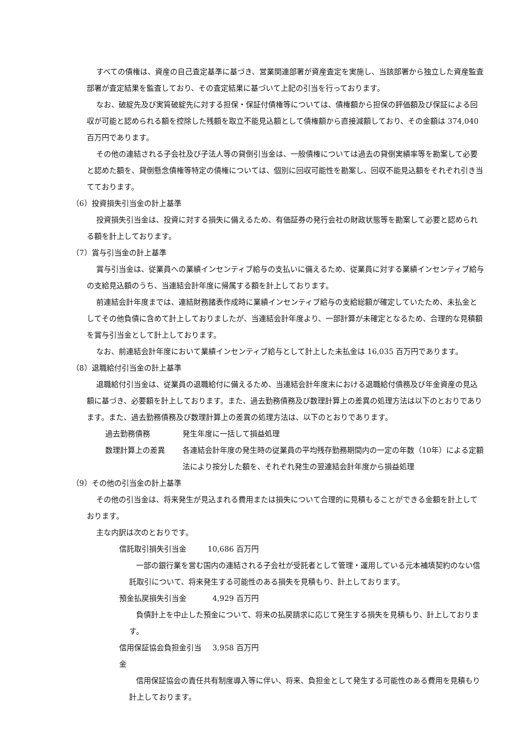すべての債権は、資産の自己査定基準に基づき、営業関連部署が資産査定を実施し、当該部署から独立した資産監査部署が査定結果を監査しており、その査定結果に基づいて上記の引当を行っております。
なお、破綻先及び実質破綻先に対する担保・保証付債権等については、債権額から担保の評価額及び保証による回収が可能と認められる額を控除した残額を取立不能見込額として債権額から直接減額しており、その金額は 374,040 百万円であります。
その他の連結される子会社及び子法人等の貸倒引当金は、一般債権については過去の貸倒実績率等を勘案して必要と認めた額を、貸倒懸念債権等特定の債権については、個別に回収可能性を勘案し、回収不能見込額をそれぞれ引き当てております。
（6）投資損失引当金の計上基準
投資損失引当金は、投資に対する損失に備えるため、有価証券の発行会社の財政状態等を勘案して必要と認められる額を計上しております。
（7）賞与引当金の計上基準
賞与引当金は、従業員への業績インセンティブ給与の支払いに備えるため、従業員に対する業績インセンティブ給与の支給見込額のうち、当連結会計年度に帰属する額を計上しております。
前連結会計年度までは、連結財務諸表作成時に業績インセンティブ給与の支給総額が確定していたため、未払金としてその他負債に含めて計上しておりましたが、当連結会計年度より、一部計算が未確定となるため、合理的な見積額を賞与引当金として計上しております。
なお、前連結会計年度において業績インセンティブ給与として計上した未払金は 16,035 百万円であります。
（8）退職給付引当金の計上基準
退職給付引当金は、従業員の退職給付に備えるため、当連結会計年度末における退職給付債務及び年金資産の見込額に基づき、必要額を計上しております。また、過去勤務債務及び数理計算上の差異の処理方法は以下のとおりであります。また、過去勤務債務及び数理計算上の差異の処理方法は、以下のとおりであります。
過去勤務債務 発生年度に一括して損益処理
数理計算上の差異 各連結会計年度の発生時の従業員の平均残存勤務期間内の一定の年数（10年）による定額法により按分した額を、それぞれ発生の翌連結会計年度から損益処理
（9）その他の引当金の計上基準
その他の引当金は、将来発生が見込まれる費用または損失について合理的に見積もることができる金額を計上しております。
主な内訳は次のとおりです。
信託取引損失引当金 10,686 百万円
一部の銀行業を営む国内の連結される子会社が受託者として管理・運用している元本補填契約のない信託取引について、将来発生する可能性のある損失を見積もり、計上しております。
預金払戻損失引当金 4,929 百万円
負債計上を中止した預金について、将来の払戻請求に応じて発生する損失を見積もり、計上しております。
信用保証協会負担金引当金 3,958 百万円
信用保証協会の責任共有制度導入等に伴い、将来、負担金として発生する可能性のある費用を見積もり計上しております。